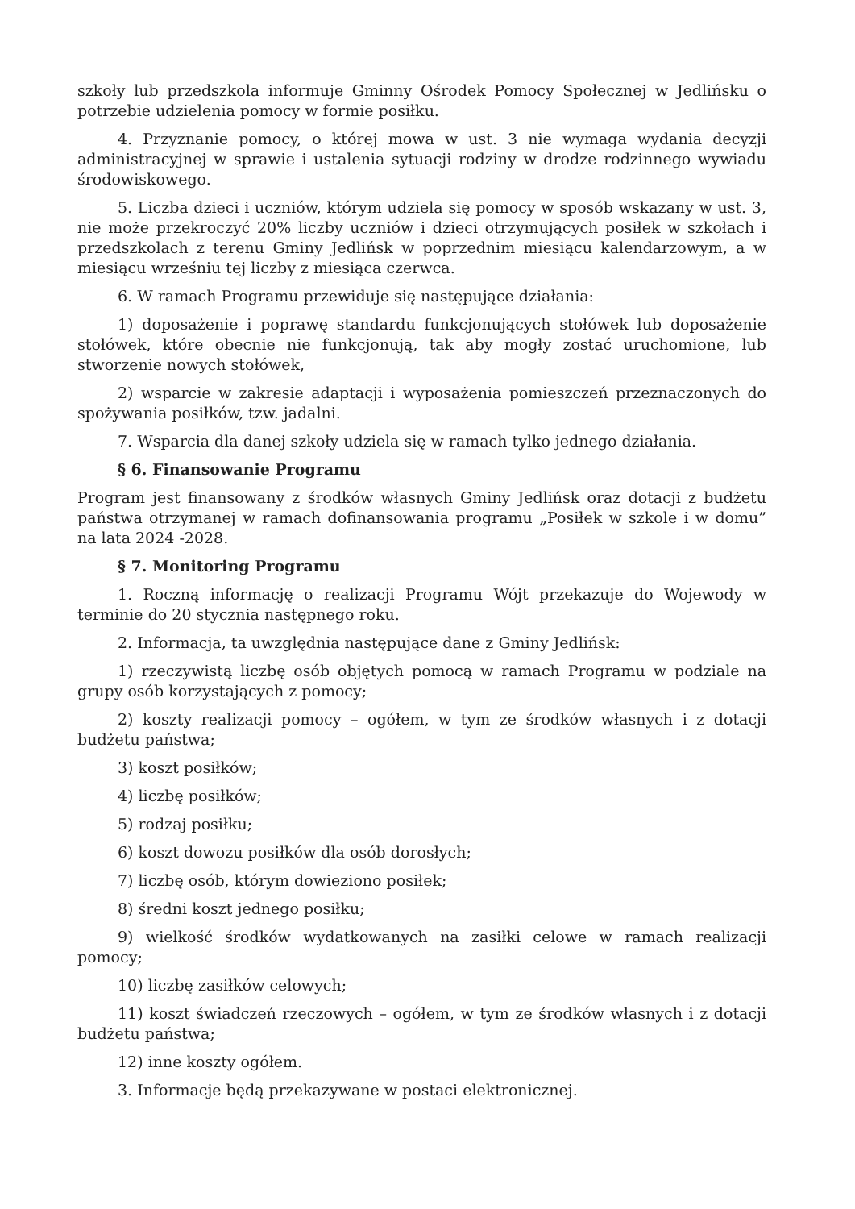szkoły lub przedszkola informuje Gminny Ośrodek Pomocy Społecznej w Jedlińsku o potrzebie udzielenia pomocy w formie posiłku.
4. Przyznanie pomocy, o której mowa w ust. 3 nie wymaga wydania decyzji administracyjnej w sprawie i ustalenia sytuacji rodziny w drodze rodzinnego wywiadu środowiskowego.
5. Liczba dzieci i uczniów, którym udziela się pomocy w sposób wskazany w ust. 3, nie może przekroczyć 20% liczby uczniów i dzieci otrzymujących posiłek w szkołach i przedszkolach z terenu Gminy Jedlińsk w poprzednim miesiącu kalendarzowym, a w miesiącu wrześniu tej liczby z miesiąca czerwca.
6. W ramach Programu przewiduje się następujące działania:
1) doposażenie i poprawę standardu funkcjonujących stołówek lub doposażenie stołówek, które obecnie nie funkcjonują, tak aby mogły zostać uruchomione, lub stworzenie nowych stołówek,
2) wsparcie w zakresie adaptacji i wyposażenia pomieszczeń przeznaczonych do spożywania posiłków, tzw. jadalni.
7. Wsparcia dla danej szkoły udziela się w ramach tylko jednego działania.
§ 6. Finansowanie Programu
Program jest finansowany z środków własnych Gminy Jedlińsk oraz dotacji z budżetu państwa otrzymanej w ramach dofinansowania programu „Posiłek w szkole i w domu” na lata 2024 -2028.
§ 7. Monitoring Programu
1. Roczną informację o realizacji Programu Wójt przekazuje do Wojewody w terminie do 20 stycznia następnego roku.
2. Informacja, ta uwzględnia następujące dane z Gminy Jedlińsk:
1) rzeczywistą liczbę osób objętych pomocą w ramach Programu w podziale na grupy osób korzystających z pomocy;
2) koszty realizacji pomocy – ogółem, w tym ze środków własnych i z dotacji budżetu państwa;
3) koszt posiłków;
4) liczbę posiłków;
5) rodzaj posiłku;
6) koszt dowozu posiłków dla osób dorosłych;
7) liczbę osób, którym dowieziono posiłek;
8) średni koszt jednego posiłku;
9) wielkość środków wydatkowanych na zasiłki celowe w ramach realizacji pomocy;
10) liczbę zasiłków celowych;
11) koszt świadczeń rzeczowych – ogółem, w tym ze środków własnych i z dotacji budżetu państwa;
12) inne koszty ogółem.
3. Informacje będą przekazywane w postaci elektronicznej.